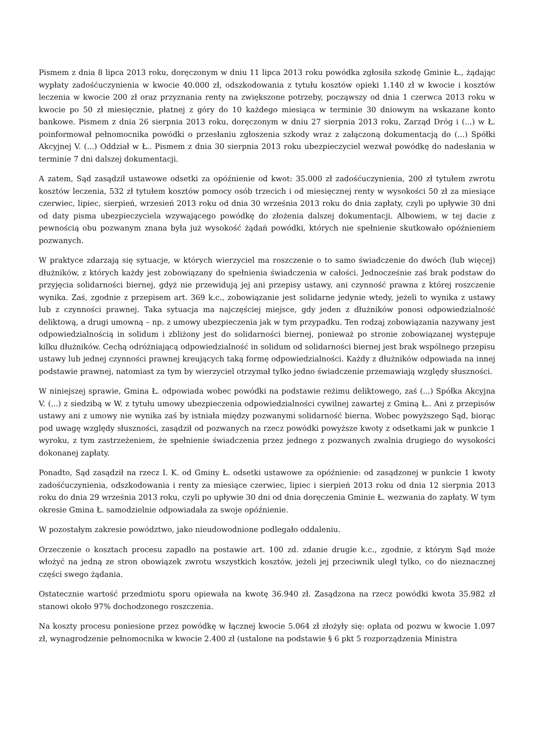Pismem z dnia 8 lipca 2013 roku, doręczonym w dniu 11 lipca 2013 roku powódka zgłosiła szkodę Gminie Ł., żądając wypłaty zadośćuczynienia w kwocie 40.000 zł, odszkodowania z tytułu kosztów opieki 1.140 zł w kwocie i kosztów leczenia w kwocie 200 zł oraz przyznania renty na zwiększone potrzeby, począwszy od dnia 1 czerwca 2013 roku w kwocie po 50 zł miesięcznie, płatnej z góry do 10 każdego miesiąca w terminie 30 dniowym na wskazane konto bankowe. Pismem z dnia 26 sierpnia 2013 roku, doręczonym w dniu 27 sierpnia 2013 roku, Zarząd Dróg i (...) w Ł. poinformował pełnomocnika powódki o przesłaniu zgłoszenia szkody wraz z załączoną dokumentacją do (...) Spółki Akcyjnej V. (...) Oddział w Ł.. Pismem z dnia 30 sierpnia 2013 roku ubezpieczyciel wezwał powódkę do nadesłania w terminie 7 dni dalszej dokumentacji.
A zatem, Sąd zasądził ustawowe odsetki za opóźnienie od kwot: 35.000 zł zadośćuczynienia, 200 zł tytułem zwrotu kosztów leczenia, 532 zł tytułem kosztów pomocy osób trzecich i od miesięcznej renty w wysokości 50 zł za miesiące czerwiec, lipiec, sierpień, wrzesień 2013 roku od dnia 30 września 2013 roku do dnia zapłaty, czyli po upływie 30 dni od daty pisma ubezpieczyciela wzywającego powódkę do złożenia dalszej dokumentacji. Albowiem, w tej dacie z pewnością obu pozwanym znana była już wysokość żądań powódki, których nie spełnienie skutkowało opóźnieniem pozwanych.
W praktyce zdarzają się sytuacje, w których wierzyciel ma roszczenie o to samo świadczenie do dwóch (lub więcej) dłużników, z których każdy jest zobowiązany do spełnienia świadczenia w całości. Jednocześnie zaś brak podstaw do przyjęcia solidarności biernej, gdyż nie przewidują jej ani przepisy ustawy, ani czynność prawna z której roszczenie wynika. Zaś, zgodnie z przepisem art. 369 k.c., zobowiązanie jest solidarne jedynie wtedy, jeżeli to wynika z ustawy lub z czynności prawnej. Taka sytuacja ma najczęściej miejsce, gdy jeden z dłużników ponosi odpowiedzialność deliktową, a drugi umowną – np. z umowy ubezpieczenia jak w tym przypadku. Ten rodzaj zobowiązania nazywany jest odpowiedzialnością in solidum i zbliżony jest do solidarności biernej, ponieważ po stronie zobowiązanej występuje kilku dłużników. Cechą odróżniającą odpowiedzialność in solidum od solidarności biernej jest brak wspólnego przepisu ustawy lub jednej czynności prawnej kreujących taką formę odpowiedzialności. Każdy z dłużników odpowiada na innej podstawie prawnej, natomiast za tym by wierzyciel otrzymał tylko jedno świadczenie przemawiają względy słuszności.
W niniejszej sprawie, Gmina Ł. odpowiada wobec powódki na podstawie reżimu deliktowego, zaś (...) Spółka Akcyjna V. (...) z siedzibą w W. z tytułu umowy ubezpieczenia odpowiedzialności cywilnej zawartej z Gminą Ł.. Ani z przepisów ustawy ani z umowy nie wynika zaś by istniała między pozwanymi solidarność bierna. Wobec powyższego Sąd, biorąc pod uwagę względy słuszności, zasądził od pozwanych na rzecz powódki powyższe kwoty z odsetkami jak w punkcie 1 wyroku, z tym zastrzeżeniem, że spełnienie świadczenia przez jednego z pozwanych zwalnia drugiego do wysokości dokonanej zapłaty.
Ponadto, Sąd zasądził na rzecz I. K. od Gminy Ł. odsetki ustawowe za opóźnienie: od zasądzonej w punkcie 1 kwoty zadośćuczynienia, odszkodowania i renty za miesiące czerwiec, lipiec i sierpień 2013 roku od dnia 12 sierpnia 2013 roku do dnia 29 września 2013 roku, czyli po upływie 30 dni od dnia doręczenia Gminie Ł. wezwania do zapłaty. W tym okresie Gmina Ł. samodzielnie odpowiadała za swoje opóźnienie.
W pozostałym zakresie powództwo, jako nieudowodnione podlegało oddaleniu.
Orzeczenie o kosztach procesu zapadło na postawie art. 100 zd. zdanie drugie k.c., zgodnie, z którym Sąd może włożyć na jedną ze stron obowiązek zwrotu wszystkich kosztów, jeżeli jej przeciwnik uległ tylko, co do nieznacznej części swego żądania.
Ostatecznie wartość przedmiotu sporu opiewała na kwotę 36.940 zł. Zasądzona na rzecz powódki kwota 35.982 zł stanowi około 97% dochodzonego roszczenia.
Na koszty procesu poniesione przez powódkę w łącznej kwocie 5.064 zł złożyły się: opłata od pozwu w kwocie 1.097 zł, wynagrodzenie pełnomocnika w kwocie 2.400 zł (ustalone na podstawie § 6 pkt 5 rozporządzenia Ministra